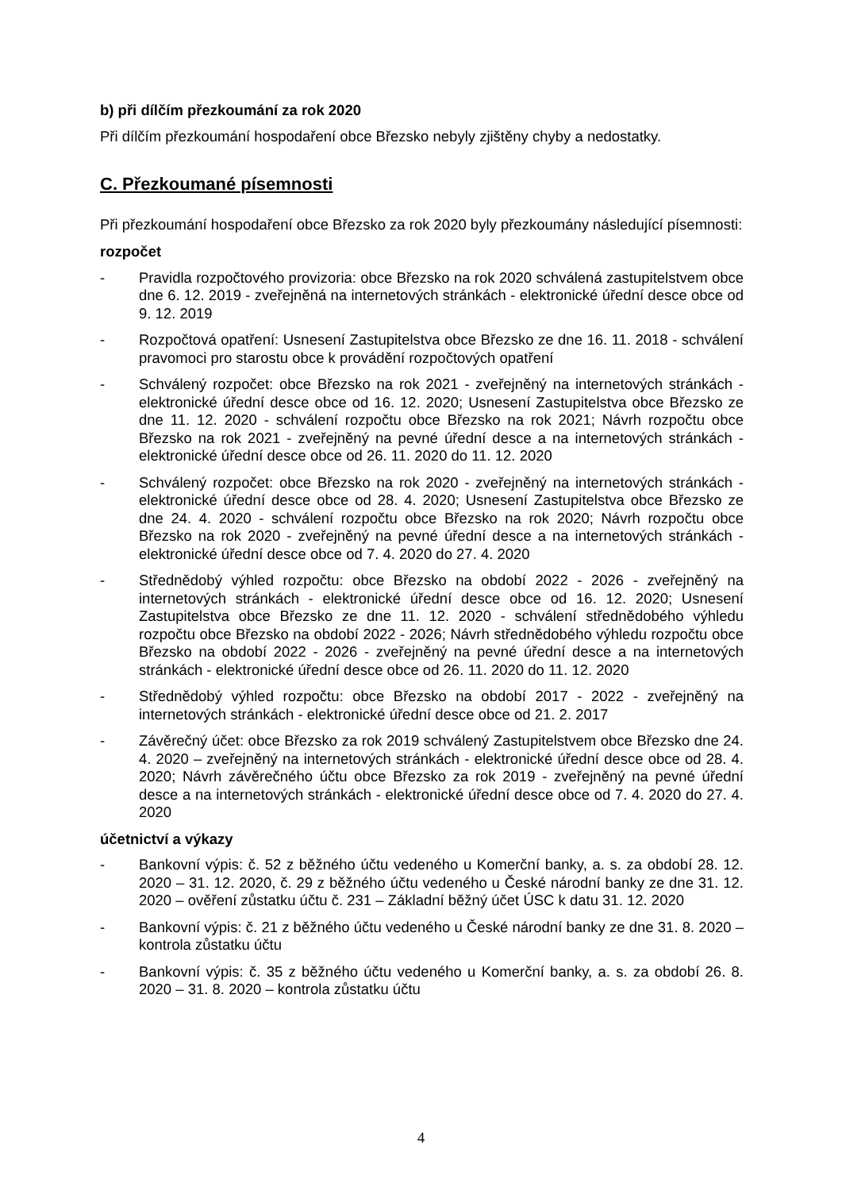b) při dílčím přezkoumání za rok 2020
Při dílčím přezkoumání hospodaření obce Březsko nebyly zjištěny chyby a nedostatky.
C. Přezkoumané písemnosti
Při přezkoumání hospodaření obce Březsko za rok 2020 byly přezkoumány následující písemnosti:
rozpočet
- Pravidla rozpočtového provizoria: obce Březsko na rok 2020 schválená zastupitelstvem obce dne 6. 12. 2019 - zveřejněná na internetových stránkách - elektronické úřední desce obce od 9. 12. 2019
- Rozpočtová opatření: Usnesení Zastupitelstva obce Březsko ze dne 16. 11. 2018 - schválení pravomoci pro starostu obce k provádění rozpočtových opatření
- Schválený rozpočet: obce Březsko na rok 2021 - zveřejněný na internetových stránkách - elektronické úřední desce obce od 16. 12. 2020; Usnesení Zastupitelstva obce Březsko ze dne 11. 12. 2020 - schválení rozpočtu obce Březsko na rok 2021; Návrh rozpočtu obce Březsko na rok 2021 - zveřejněný na pevné úřední desce a na internetových stránkách - elektronické úřední desce obce od 26. 11. 2020 do 11. 12. 2020
- Schválený rozpočet: obce Březsko na rok 2020 - zveřejněný na internetových stránkách - elektronické úřední desce obce od 28. 4. 2020; Usnesení Zastupitelstva obce Březsko ze dne 24. 4. 2020 - schválení rozpočtu obce Březsko na rok 2020; Návrh rozpočtu obce Březsko na rok 2020 - zveřejněný na pevné úřední desce a na internetových stránkách - elektronické úřední desce obce od 7. 4. 2020 do 27. 4. 2020
- Střednědobý výhled rozpočtu: obce Březsko na období 2022 - 2026 - zveřejněný na internetových stránkách - elektronické úřední desce obce od 16. 12. 2020; Usnesení Zastupitelstva obce Březsko ze dne 11. 12. 2020 - schválení střednědobého výhledu rozpočtu obce Březsko na období 2022 - 2026; Návrh střednědobého výhledu rozpočtu obce Březsko na období 2022 - 2026 - zveřejněný na pevné úřední desce a na internetových stránkách - elektronické úřední desce obce od 26. 11. 2020 do 11. 12. 2020
- Střednědobý výhled rozpočtu: obce Březsko na období 2017 - 2022 - zveřejněný na internetových stránkách - elektronické úřední desce obce od 21. 2. 2017
- Závěrečný účet: obce Březsko za rok 2019 schválený Zastupitelstvem obce Březsko dne 24. 4. 2020 – zveřejněný na internetových stránkách - elektronické úřední desce obce od 28. 4. 2020; Návrh závěrečného účtu obce Březsko za rok 2019 - zveřejněný na pevné úřední desce a na internetových stránkách - elektronické úřední desce obce od 7. 4. 2020 do 27. 4. 2020
účetnictví a výkazy
- Bankovní výpis: č. 52 z běžného účtu vedeného u Komerční banky, a. s. za období 28. 12. 2020 – 31. 12. 2020, č. 29 z běžného účtu vedeného u České národní banky ze dne 31. 12. 2020 – ověření zůstatku účtu č. 231 – Základní běžný účet ÚSC k datu 31. 12. 2020
- Bankovní výpis: č. 21 z běžného účtu vedeného u České národní banky ze dne 31. 8. 2020 – kontrola zůstatku účtu
- Bankovní výpis: č. 35 z běžného účtu vedeného u Komerční banky, a. s. za období 26. 8. 2020 – 31. 8. 2020 – kontrola zůstatku účtu
4